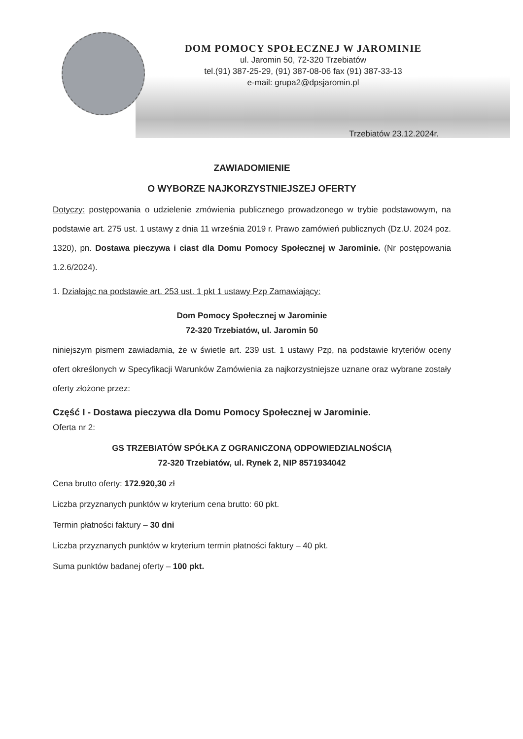DOM POMOCY SPOŁECZNEJ W JAROMINIE
ul. Jaromin 50, 72-320 Trzebiatów
tel.(91) 387-25-29, (91) 387-08-06 fax (91) 387-33-13
e-mail: grupa2@dpsjaromin.pl
Trzebiatów 23.12.2024r.
ZAWIADOMIENIE
O WYBORZE NAJKORZYSTNIEJSZEJ OFERTY
Dotyczy: postępowania o udzielenie zmówienia publicznego prowadzonego w trybie podstawowym, na podstawie art. 275 ust. 1 ustawy z dnia 11 września 2019 r. Prawo zamówień publicznych (Dz.U. 2024 poz. 1320), pn. Dostawa pieczywa i ciast dla Domu Pomocy Społecznej w Jarominie. (Nr postępowania 1.2.6/2024).
1. Działając na podstawie art. 253 ust. 1 pkt 1 ustawy Pzp Zamawiający:
Dom Pomocy Społecznej w Jarominie
72-320 Trzebiatów, ul. Jaromin 50
niniejszym pismem zawiadamia, że w świetle art. 239 ust. 1 ustawy Pzp, na podstawie kryteriów oceny ofert określonych w Specyfikacji Warunków Zamówienia za najkorzystniejsze uznane oraz wybrane zostały oferty złożone przez:
Część I - Dostawa pieczywa dla Domu Pomocy Społecznej w Jarominie.
Oferta nr 2:
GS TRZEBIATÓW SPÓŁKA Z OGRANICZONĄ ODPOWIEDZIALNOŚCIĄ
72-320 Trzebiatów, ul. Rynek 2, NIP 8571934042
Cena brutto oferty: 172.920,30 zł
Liczba przyznanych punktów w kryterium cena brutto: 60 pkt.
Termin płatności faktury – 30 dni
Liczba przyznanych punktów w kryterium termin płatności faktury – 40 pkt.
Suma punktów badanej oferty – 100 pkt.